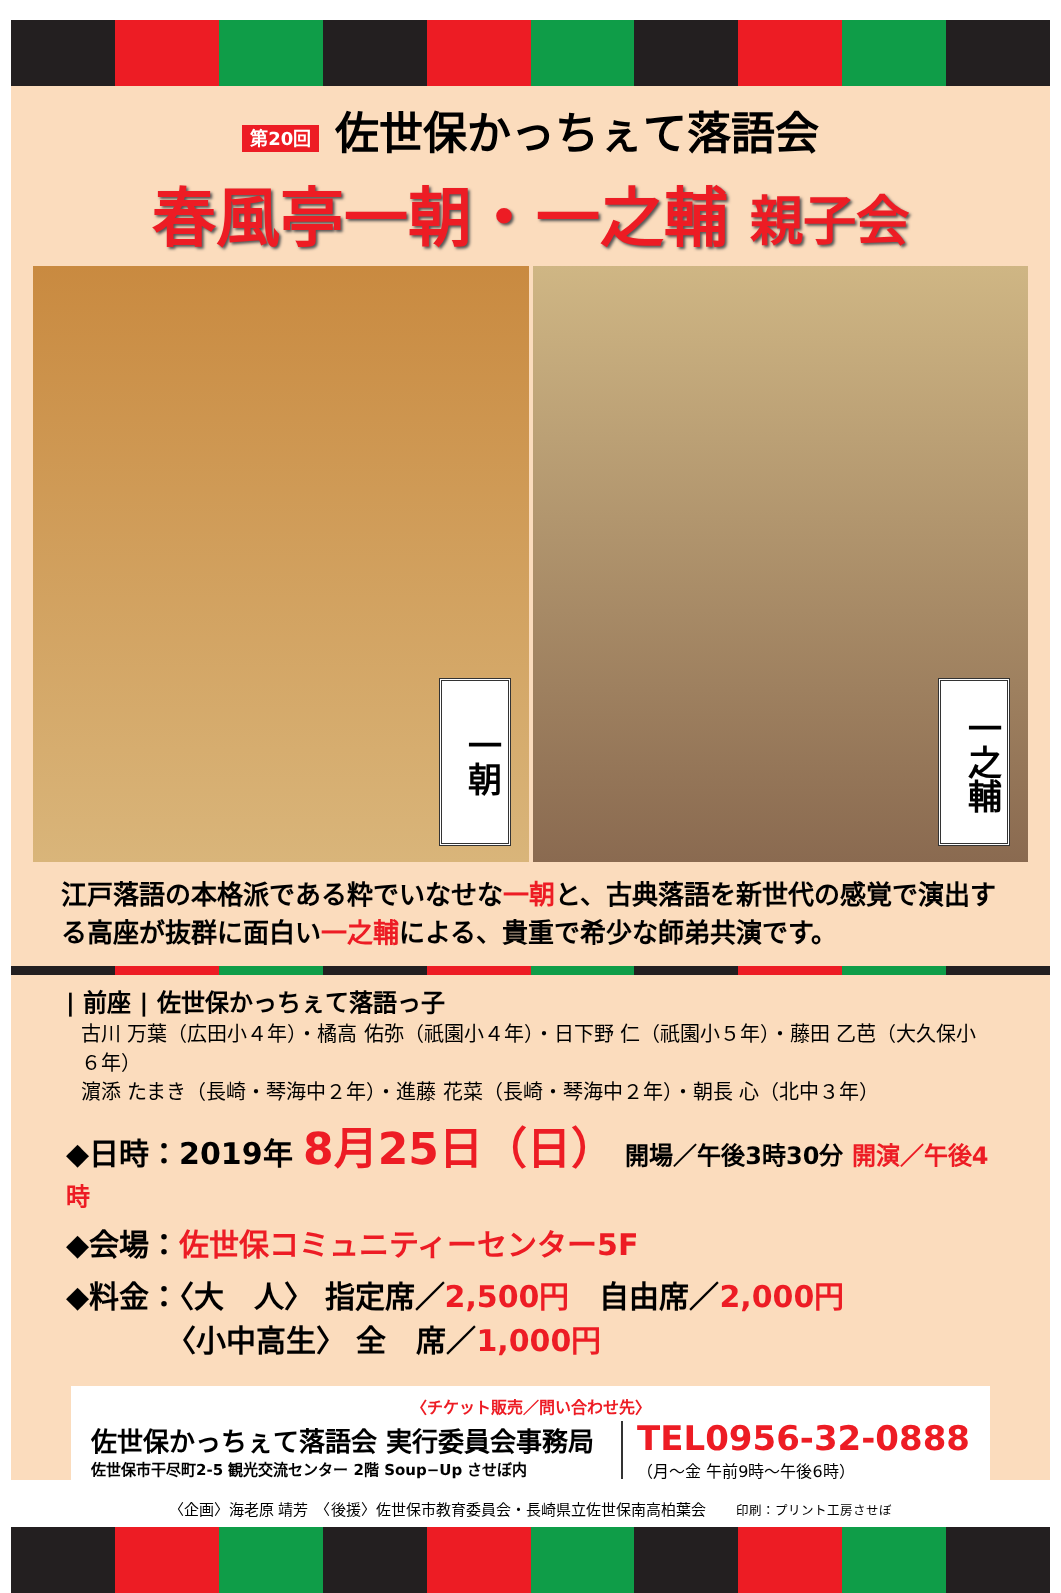第20回 佐世保かっちぇて落語会
春風亭一朝・一之輔 親子会
一朝
一之輔
江戸落語の本格派である粋でいなせな一朝と、古典落語を新世代の感覚で演出する高座が抜群に面白い一之輔による、貴重で希少な師弟共演です。
| 前座 | 佐世保かっちぇて落語っ子
古川 万葉（広田小４年）・橘高 佑弥（祇園小４年）・日下野 仁（祇園小５年）・藤田 乙芭（大久保小６年）
濵添 たまき（長崎・琴海中２年）・進藤 花菜（長崎・琴海中２年）・朝長 心（北中３年）
◆日時：2019年 8月25日（日） 開場／午後3時30分 開演／午後4時
◆会場：佐世保コミュニティーセンター5F
◆料金：〈大　人〉 指定席／2,500円　自由席／2,000円
〈小中高生〉 全　席／1,000円
〈チケット販売／問い合わせ先〉
佐世保かっちぇて落語会 実行委員会事務局
佐世保市干尽町2-5 観光交流センター 2階 Soup−Up させぼ内
TEL0956-32-0888
（月～金 午前9時～午後6時）
〈企画〉海老原 靖芳　〈後援〉佐世保市教育委員会・長崎県立佐世保南高柏葉会　　印刷：プリント工房させぼ